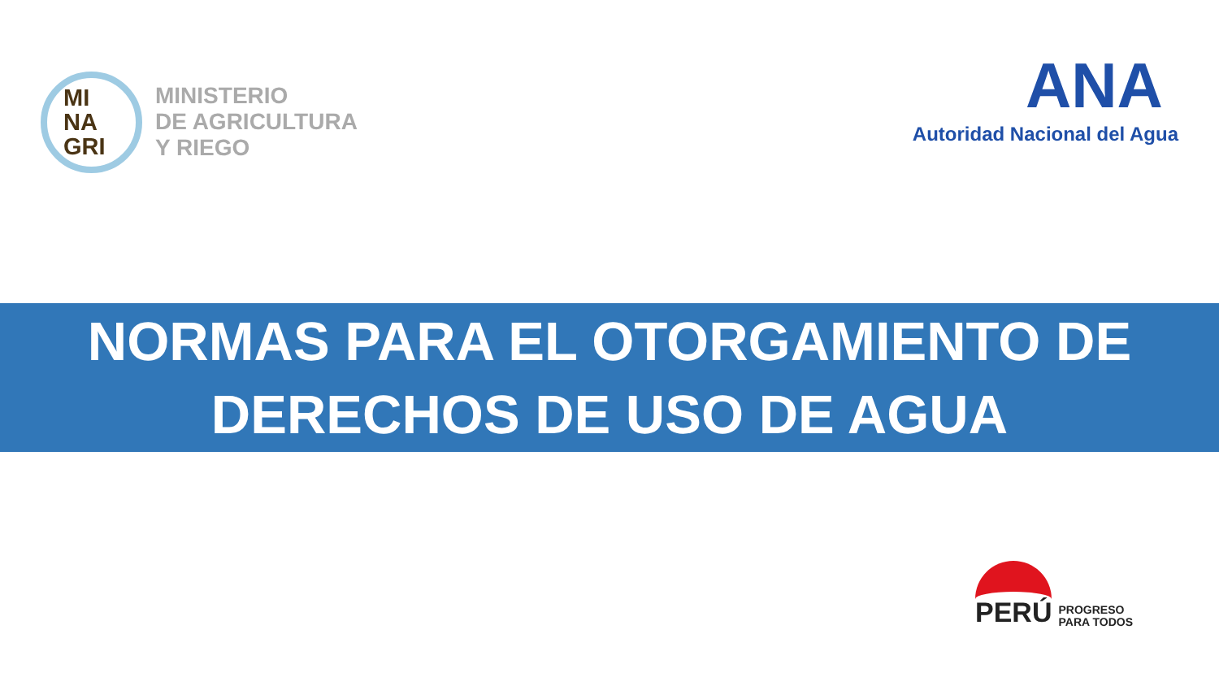MI
NA
GRI
MINISTERIO
DE AGRICULTURA
Y RIEGO
ANA
Autoridad Nacional del Agua
NORMAS PARA EL OTORGAMIENTO DE
DERECHOS DE USO DE AGUA
PERÚ
PROGRESO
PARA TODOS